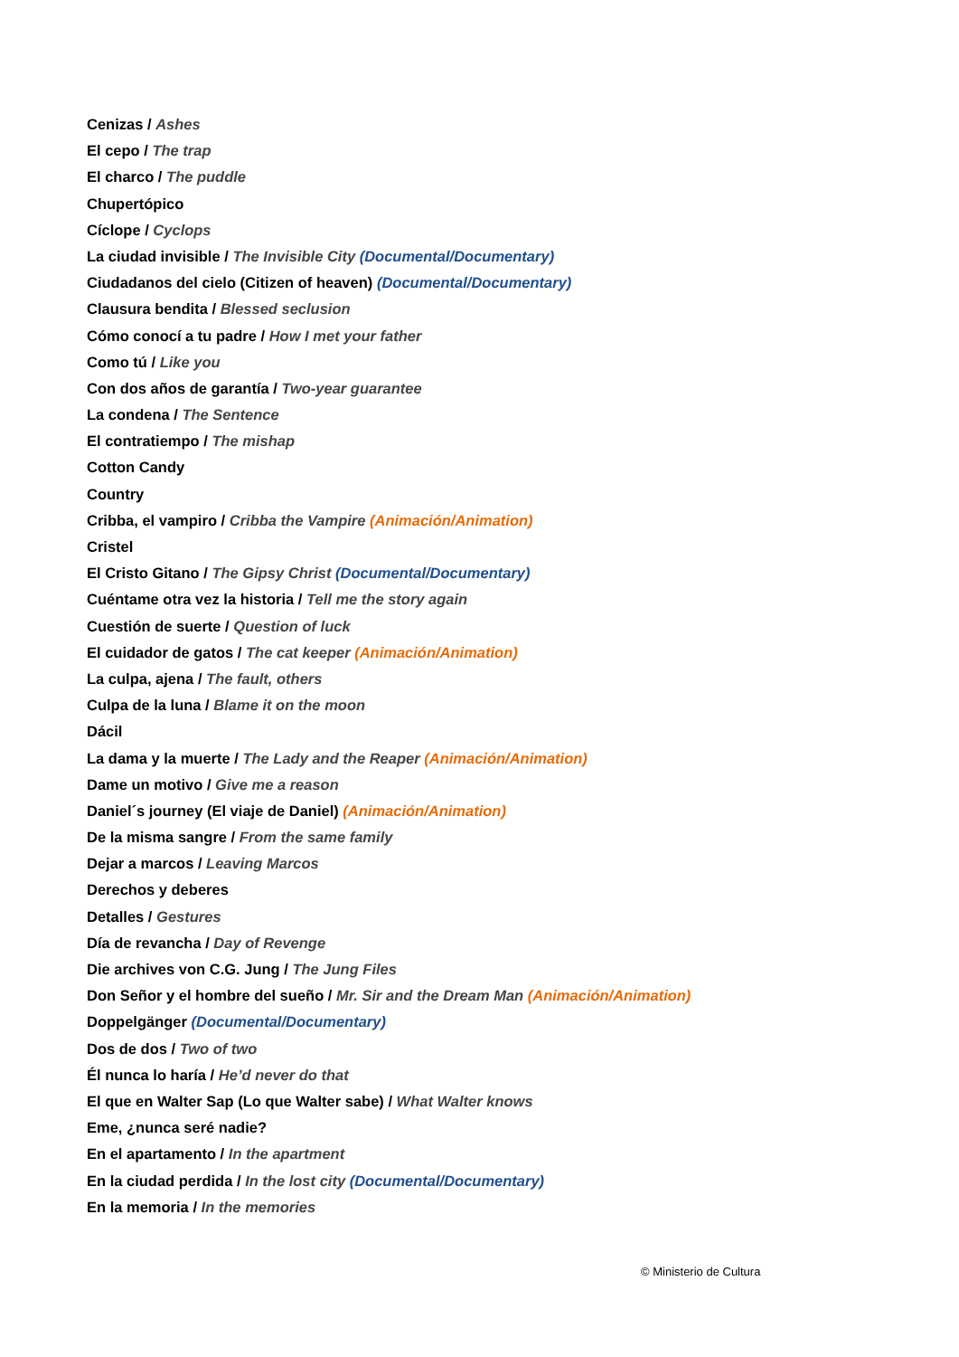Cenizas / Ashes
El cepo / The trap
El charco / The puddle
Chupertópico
Cíclope / Cyclops
La ciudad invisible / The Invisible City (Documental/Documentary)
Ciudadanos del cielo (Citizen of heaven) (Documental/Documentary)
Clausura bendita / Blessed seclusion
Cómo conocí a tu padre / How I met your father
Como tú / Like you
Con dos años de garantía / Two-year guarantee
La condena / The Sentence
El contratiempo / The mishap
Cotton Candy
Country
Cribba, el vampiro / Cribba the Vampire (Animación/Animation)
Cristel
El Cristo Gitano / The Gipsy Christ (Documental/Documentary)
Cuéntame otra vez la historia / Tell me the story again
Cuestión de suerte / Question of luck
El cuidador de gatos / The cat keeper (Animación/Animation)
La culpa, ajena / The fault, others
Culpa de la luna / Blame it on the moon
Dácil
La dama y la muerte / The Lady and the Reaper (Animación/Animation)
Dame un motivo / Give me a reason
Daniel´s journey (El viaje de Daniel) (Animación/Animation)
De la misma sangre / From the same family
Dejar a marcos / Leaving Marcos
Derechos y deberes
Detalles / Gestures
Día de revancha / Day of Revenge
Die archives von C.G. Jung / The Jung Files
Don Señor y el hombre del sueño / Mr. Sir and the Dream Man (Animación/Animation)
Doppelgänger (Documental/Documentary)
Dos de dos / Two of two
Él nunca lo haría / He’d never do that
El que en Walter Sap (Lo que Walter sabe) / What Walter knows
Eme, ¿nunca seré nadie?
En el apartamento / In the apartment
En la ciudad perdida / In the lost city (Documental/Documentary)
En la memoria / In the memories
© Ministerio de Cultura